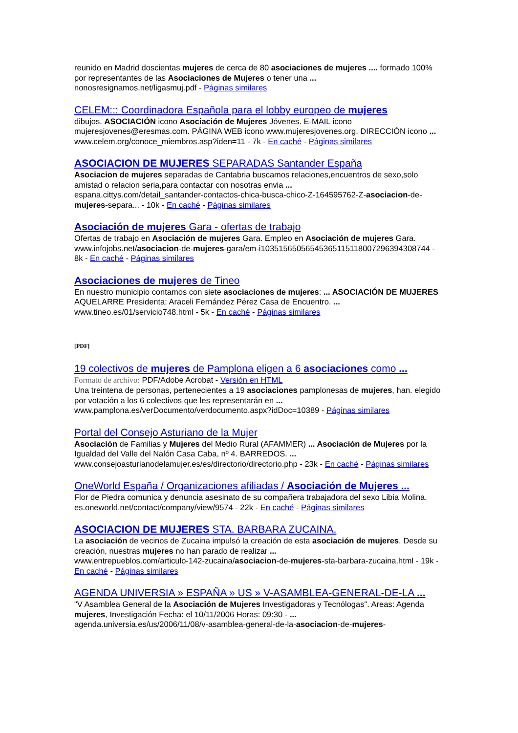reunido en Madrid doscientas mujeres de cerca de 80 asociaciones de mujeres .... formado 100% por representantes de las Asociaciones de Mujeres o tener una ...
nonosresignamos.net/ligasmuj.pdf - Páginas similares
CELEM::: Coordinadora Española para el lobby europeo de mujeres
dibujos. ASOCIACIÓN icono Asociación de Mujeres Jóvenes. E-MAIL icono mujeresjovenes@eresmas.com. PÁGINA WEB icono www.mujeresjovenes.org. DIRECCIÓN icono ...
www.celem.org/conoce_miembros.asp?iden=11 - 7k - En caché - Páginas similares
ASOCIACION DE MUJERES SEPARADAS Santander España
Asociacion de mujeres separadas de Cantabria buscamos relaciones,encuentros de sexo,solo amistad o relacion seria,para contactar con nosotras envia ...
espana.cittys.com/detail_santander-contactos-chica-busca-chico-Z-164595762-Z-asociacion-de-mujeres-separa... - 10k - En caché - Páginas similares
Asociación de mujeres Gara - ofertas de trabajo
Ofertas de trabajo en Asociación de mujeres Gara. Empleo en Asociación de mujeres Gara.
www.infojobs.net/asociacion-de-mujeres-gara/em-i103515650565453651151180072963943087­44 - 8k - En caché - Páginas similares
Asociaciones de mujeres de Tineo
En nuestro municipio contamos con siete asociaciones de mujeres: ... ASOCIACIÓN DE MUJERES AQUELARRE Presidenta: Araceli Fernández Pérez Casa de Encuentro. ...
www.tineo.es/01/servicio748.html - 5k - En caché - Páginas similares
[PDF]
19 colectivos de mujeres de Pamplona eligen a 6 asociaciones como ...
Formato de archivo: PDF/Adobe Acrobat - Versión en HTML
Una treintena de personas, pertenecientes a 19 asociaciones pamplonesas de mujeres, han. elegido por votación a los 6 colectivos que les representarán en ...
www.pamplona.es/verDocumento/verdocumento.aspx?idDoc=10389 - Páginas similares
Portal del Consejo Asturiano de la Mujer
Asociación de Familias y Mujeres del Medio Rural (AFAMMER) ... Asociación de Mujeres por la Igualdad del Valle del Nalón Casa Caba, nº 4. BARREDOS. ...
www.consejoasturianodelamujer.es/es/directorio/directorio.php - 23k - En caché - Páginas similares
OneWorld España / Organizaciones afiliadas / Asociación de Mujeres ...
Flor de Piedra comunica y denuncia asesinato de su compañera trabajadora del sexo Libia Molina.
es.oneworld.net/contact/company/view/9574 - 22k - En caché - Páginas similares
ASOCIACION DE MUJERES STA. BARBARA ZUCAINA.
La asociación de vecinos de Zucaina impulsó la creación de esta asociación de mujeres. Desde su creación, nuestras mujeres no han parado de realizar ...
www.entrepueblos.com/articulo-142-zucaina/asociacion-de-mujeres-sta-barbara-zucaina.html - 19k - En caché - Páginas similares
AGENDA UNIVERSIA » ESPAÑA » US » V-ASAMBLEA-GENERAL-DE-LA ...
"V Asamblea General de la Asociación de Mujeres Investigadoras y Tecnólogas". Areas: Agenda mujeres, Investigación Fecha: el 10/11/2006 Horas: 09:30 - ...
agenda.universia.es/us/2006/11/08/v-asamblea-general-de-la-asociacion-de-mujeres-